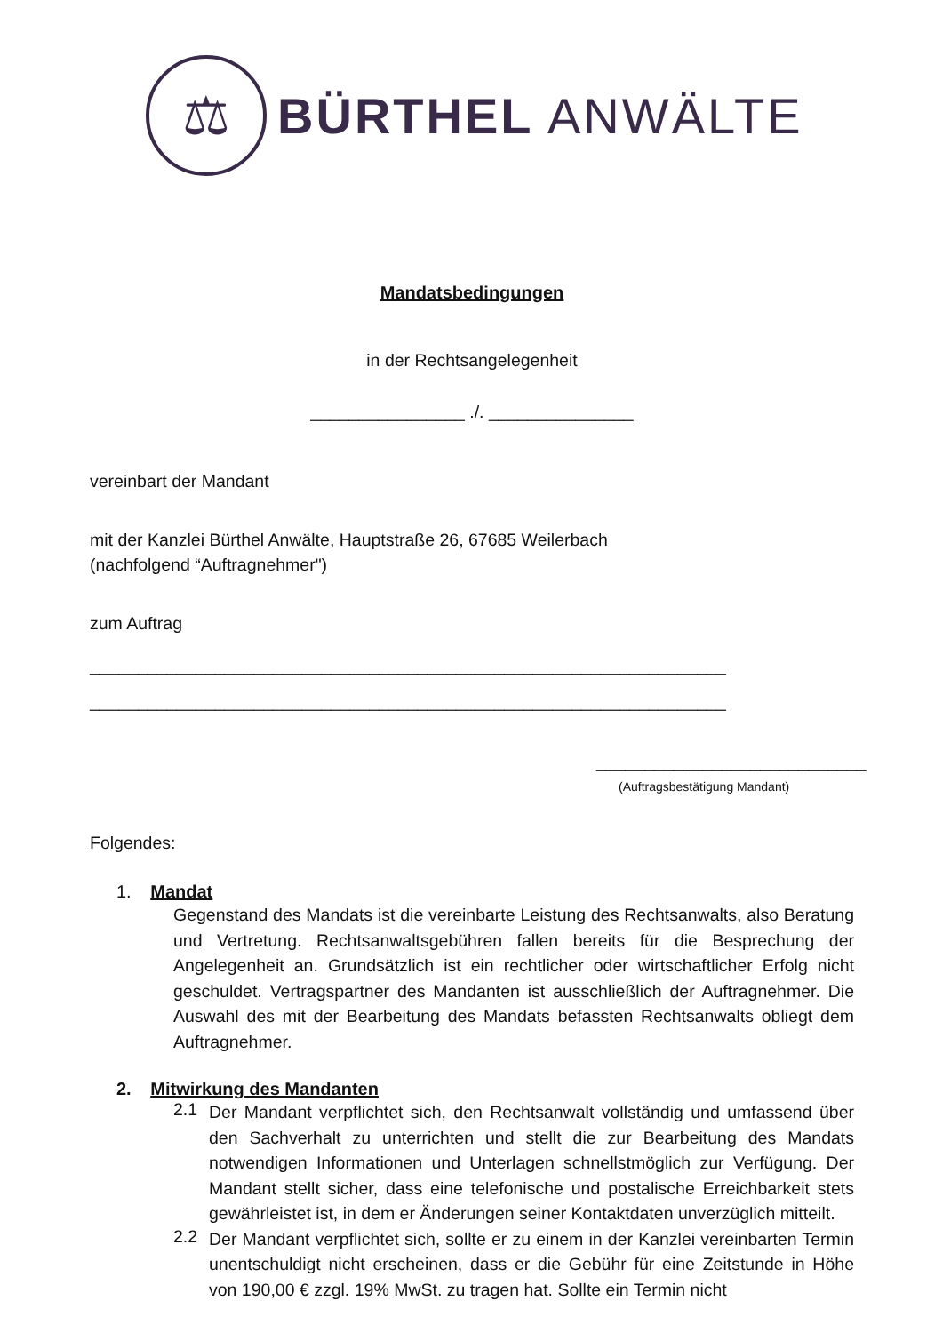⚖
BÜRTHEL ANWÄLTE
Mandatsbedingungen
in der Rechtsangelegenheit
________________ ./. _______________
vereinbart der Mandant
mit der Kanzlei Bürthel Anwälte, Hauptstraße 26, 67685 Weilerbach
(nachfolgend “Auftragnehmer")
zum Auftrag
__________________________________________________________________
__________________________________________________________________
____________________________
(Auftragsbestätigung Mandant)
Folgendes:
1. Mandat
Gegenstand des Mandats ist die vereinbarte Leistung des Rechtsanwalts, also Beratung und Vertretung. Rechtsanwaltsgebühren fallen bereits für die Besprechung der Angelegenheit an. Grundsätzlich ist ein rechtlicher oder wirtschaftlicher Erfolg nicht geschuldet. Vertragspartner des Mandanten ist ausschließlich der Auftragnehmer. Die Auswahl des mit der Bearbeitung des Mandats befassten Rechtsanwalts obliegt dem Auftragnehmer.
2. Mitwirkung des Mandanten
2.1
Der Mandant verpflichtet sich, den Rechtsanwalt vollständig und umfassend über den Sachverhalt zu unterrichten und stellt die zur Bearbeitung des Mandats notwendigen Informationen und Unterlagen schnellstmöglich zur Verfügung. Der Mandant stellt sicher, dass eine telefonische und postalische Erreichbarkeit stets gewährleistet ist, in dem er Änderungen seiner Kontaktdaten unverzüglich mitteilt.
2.2
Der Mandant verpflichtet sich, sollte er zu einem in der Kanzlei vereinbarten Termin unentschuldigt nicht erscheinen, dass er die Gebühr für eine Zeitstunde in Höhe von 190,00 € zzgl. 19% MwSt. zu tragen hat. Sollte ein Termin nicht